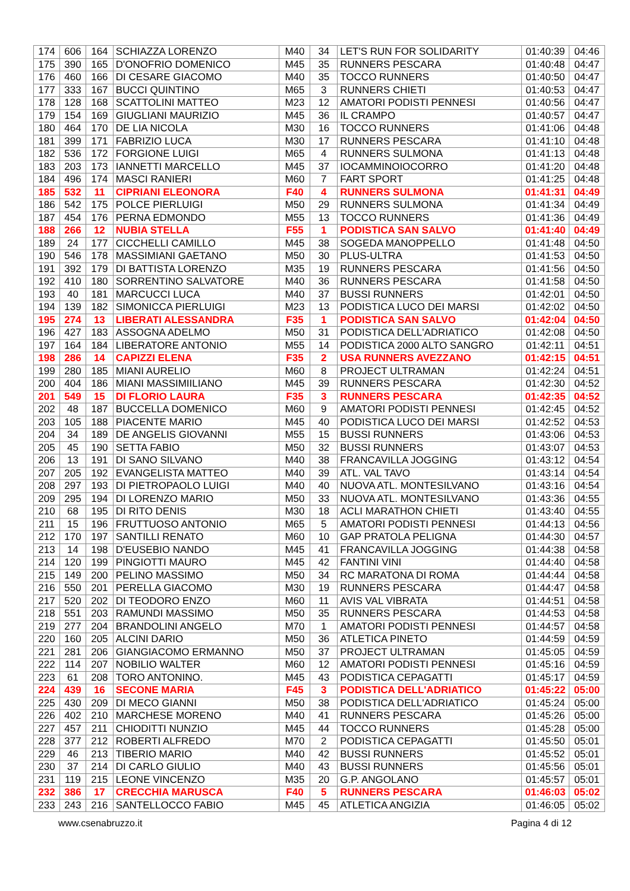| 174 | 606 | 164 | SCHIAZZA LORENZO | M40 | 34 | LET'S RUN FOR SOLIDARITY | 01:40:39 | 04:46 |
| 175 | 390 | 165 | D'ONOFRIO DOMENICO | M45 | 35 | RUNNERS PESCARA | 01:40:48 | 04:47 |
| 176 | 460 | 166 | DI CESARE GIACOMO | M40 | 35 | TOCCO RUNNERS | 01:40:50 | 04:47 |
| 177 | 333 | 167 | BUCCI QUINTINO | M65 | 3 | RUNNERS CHIETI | 01:40:53 | 04:47 |
| 178 | 128 | 168 | SCATTOLINI MATTEO | M23 | 12 | AMATORI PODISTI PENNESI | 01:40:56 | 04:47 |
| 179 | 154 | 169 | GIUGLIANI MAURIZIO | M45 | 36 | IL CRAMPO | 01:40:57 | 04:47 |
| 180 | 464 | 170 | DE LIA NICOLA | M30 | 16 | TOCCO RUNNERS | 01:41:06 | 04:48 |
| 181 | 399 | 171 | FABRIZIO LUCA | M30 | 17 | RUNNERS PESCARA | 01:41:10 | 04:48 |
| 182 | 536 | 172 | FORGIONE LUIGI | M65 | 4 | RUNNERS SULMONA | 01:41:13 | 04:48 |
| 183 | 203 | 173 | IANNETTI MARCELLO | M45 | 37 | IOCAMMINOIOCORRO | 01:41:20 | 04:48 |
| 184 | 496 | 174 | MASCI RANIERI | M60 | 7 | FART SPORT | 01:41:25 | 04:48 |
| 185 | 532 | 11 | CIPRIANI ELEONORA | F40 | 4 | RUNNERS SULMONA | 01:41:31 | 04:49 |
| 186 | 542 | 175 | POLCE PIERLUIGI | M50 | 29 | RUNNERS SULMONA | 01:41:34 | 04:49 |
| 187 | 454 | 176 | PERNA EDMONDO | M55 | 13 | TOCCO RUNNERS | 01:41:36 | 04:49 |
| 188 | 266 | 12 | NUBIA STELLA | F55 | 1 | PODISTICA SAN SALVO | 01:41:40 | 04:49 |
| 189 | 24 | 177 | CICCHELLI CAMILLO | M45 | 38 | SOGEDA MANOPPELLO | 01:41:48 | 04:50 |
| 190 | 546 | 178 | MASSIMIANI GAETANO | M50 | 30 | PLUS-ULTRA | 01:41:53 | 04:50 |
| 191 | 392 | 179 | DI BATTISTA LORENZO | M35 | 19 | RUNNERS PESCARA | 01:41:56 | 04:50 |
| 192 | 410 | 180 | SORRENTINO SALVATORE | M40 | 36 | RUNNERS PESCARA | 01:41:58 | 04:50 |
| 193 | 40 | 181 | MARCUCCI LUCA | M40 | 37 | BUSSI RUNNERS | 01:42:01 | 04:50 |
| 194 | 139 | 182 | SIMONICCA PIERLUIGI | M23 | 13 | PODISTICA LUCO DEI MARSI | 01:42:02 | 04:50 |
| 195 | 274 | 13 | LIBERATI ALESSANDRA | F35 | 1 | PODISTICA SAN SALVO | 01:42:04 | 04:50 |
| 196 | 427 | 183 | ASSOGNA ADELMO | M50 | 31 | PODISTICA DELL'ADRIATICO | 01:42:08 | 04:50 |
| 197 | 164 | 184 | LIBERATORE ANTONIO | M55 | 14 | PODISTICA 2000 ALTO SANGRO | 01:42:11 | 04:51 |
| 198 | 286 | 14 | CAPIZZI ELENA | F35 | 2 | USA RUNNERS AVEZZANO | 01:42:15 | 04:51 |
| 199 | 280 | 185 | MIANI AURELIO | M60 | 8 | PROJECT ULTRAMAN | 01:42:24 | 04:51 |
| 200 | 404 | 186 | MIANI MASSIMIILIANO | M45 | 39 | RUNNERS PESCARA | 01:42:30 | 04:52 |
| 201 | 549 | 15 | DI FLORIO LAURA | F35 | 3 | RUNNERS PESCARA | 01:42:35 | 04:52 |
| 202 | 48 | 187 | BUCCELLA DOMENICO | M60 | 9 | AMATORI PODISTI PENNESI | 01:42:45 | 04:52 |
| 203 | 105 | 188 | PIACENTE MARIO | M45 | 40 | PODISTICA LUCO DEI MARSI | 01:42:52 | 04:53 |
| 204 | 34 | 189 | DE ANGELIS GIOVANNI | M55 | 15 | BUSSI RUNNERS | 01:43:06 | 04:53 |
| 205 | 45 | 190 | SETTA FABIO | M50 | 32 | BUSSI RUNNERS | 01:43:07 | 04:53 |
| 206 | 13 | 191 | DI SANO SILVANO | M40 | 38 | FRANCAVILLA JOGGING | 01:43:12 | 04:54 |
| 207 | 205 | 192 | EVANGELISTA MATTEO | M40 | 39 | ATL. VAL TAVO | 01:43:14 | 04:54 |
| 208 | 297 | 193 | DI PIETROPAOLO LUIGI | M40 | 40 | NUOVA ATL. MONTESILVANO | 01:43:16 | 04:54 |
| 209 | 295 | 194 | DI LORENZO MARIO | M50 | 33 | NUOVA ATL. MONTESILVANO | 01:43:36 | 04:55 |
| 210 | 68 | 195 | DI RITO DENIS | M30 | 18 | ACLI MARATHON CHIETI | 01:43:40 | 04:55 |
| 211 | 15 | 196 | FRUTTUOSO ANTONIO | M65 | 5 | AMATORI PODISTI PENNESI | 01:44:13 | 04:56 |
| 212 | 170 | 197 | SANTILLI RENATO | M60 | 10 | GAP PRATOLA PELIGNA | 01:44:30 | 04:57 |
| 213 | 14 | 198 | D'EUSEBIO NANDO | M45 | 41 | FRANCAVILLA JOGGING | 01:44:38 | 04:58 |
| 214 | 120 | 199 | PINGIOTTI MAURO | M45 | 42 | FANTINI VINI | 01:44:40 | 04:58 |
| 215 | 149 | 200 | PELINO MASSIMO | M50 | 34 | RC MARATONA DI ROMA | 01:44:44 | 04:58 |
| 216 | 550 | 201 | PERELLA GIACOMO | M30 | 19 | RUNNERS PESCARA | 01:44:47 | 04:58 |
| 217 | 520 | 202 | DI TEODORO ENZO | M60 | 11 | AVIS VAL VIBRATA | 01:44:51 | 04:58 |
| 218 | 551 | 203 | RAMUNDI MASSIMO | M50 | 35 | RUNNERS PESCARA | 01:44:53 | 04:58 |
| 219 | 277 | 204 | BRANDOLINI ANGELO | M70 | 1 | AMATORI PODISTI PENNESI | 01:44:57 | 04:58 |
| 220 | 160 | 205 | ALCINI DARIO | M50 | 36 | ATLETICA PINETO | 01:44:59 | 04:59 |
| 221 | 281 | 206 | GIANGIACOMO ERMANNO | M50 | 37 | PROJECT ULTRAMAN | 01:45:05 | 04:59 |
| 222 | 114 | 207 | NOBILIO WALTER | M60 | 12 | AMATORI PODISTI PENNESI | 01:45:16 | 04:59 |
| 223 | 61 | 208 | TORO ANTONINO. | M45 | 43 | PODISTICA CEPAGATTI | 01:45:17 | 04:59 |
| 224 | 439 | 16 | SECONE MARIA | F45 | 3 | PODISTICA DELL'ADRIATICO | 01:45:22 | 05:00 |
| 225 | 430 | 209 | DI MECO GIANNI | M50 | 38 | PODISTICA DELL'ADRIATICO | 01:45:24 | 05:00 |
| 226 | 402 | 210 | MARCHESE MORENO | M40 | 41 | RUNNERS PESCARA | 01:45:26 | 05:00 |
| 227 | 457 | 211 | CHIODITTI NUNZIO | M45 | 44 | TOCCO RUNNERS | 01:45:28 | 05:00 |
| 228 | 377 | 212 | ROBERTI ALFREDO | M70 | 2 | PODISTICA CEPAGATTI | 01:45:50 | 05:01 |
| 229 | 46 | 213 | TIBERIO MARIO | M40 | 42 | BUSSI RUNNERS | 01:45:52 | 05:01 |
| 230 | 37 | 214 | DI CARLO GIULIO | M40 | 43 | BUSSI RUNNERS | 01:45:56 | 05:01 |
| 231 | 119 | 215 | LEONE VINCENZO | M35 | 20 | G.P. ANGOLANO | 01:45:57 | 05:01 |
| 232 | 386 | 17 | CRECCHIA MARUSCA | F40 | 5 | RUNNERS PESCARA | 01:46:03 | 05:02 |
| 233 | 243 | 216 | SANTELLOCCO FABIO | M45 | 45 | ATLETICA ANGIZIA | 01:46:05 | 05:02 |
www.csenabruzzo.it Pagina 4 di 12